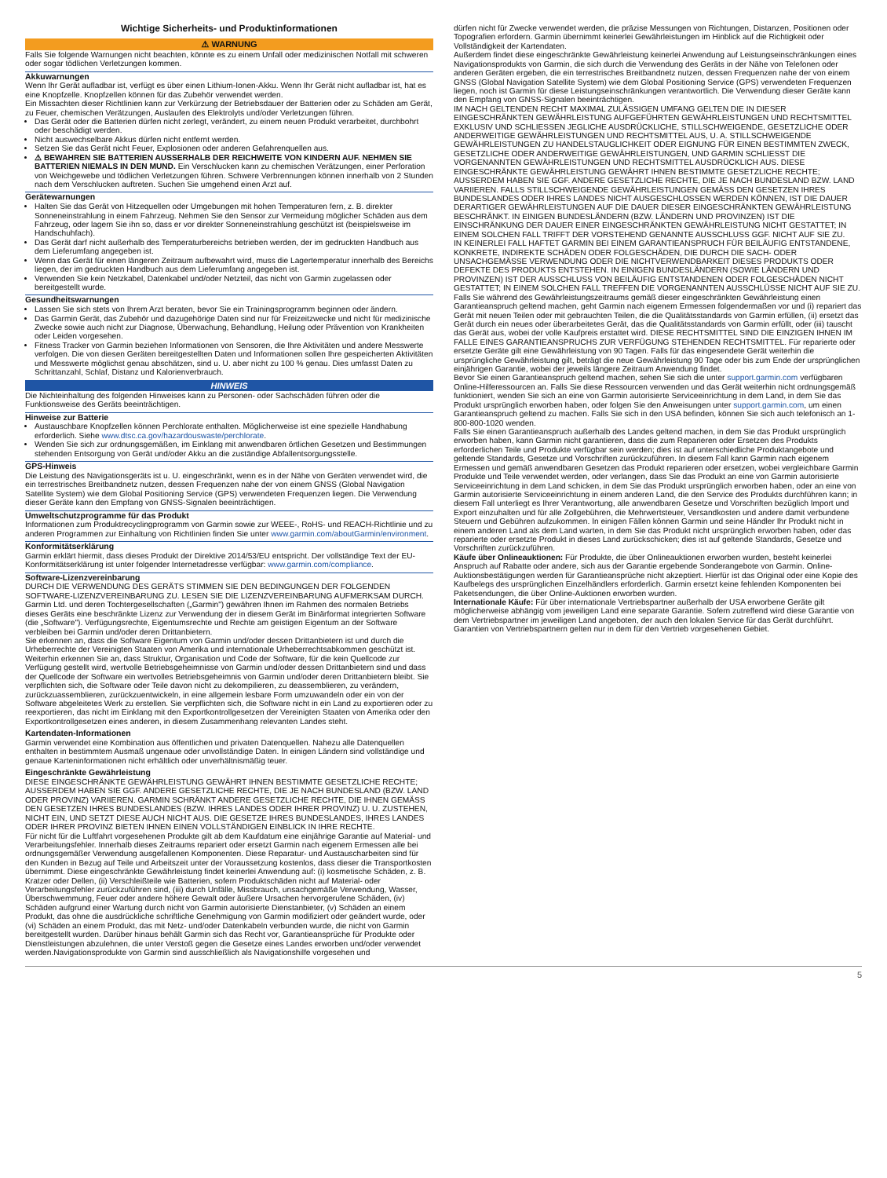Wichtige Sicherheits- und Produktinformationen
⚠ WARNUNG
Falls Sie folgende Warnungen nicht beachten, könnte es zu einem Unfall oder medizinischen Notfall mit schweren oder sogar tödlichen Verletzungen kommen.
Akkuwarnungen
Wenn Ihr Gerät aufladbar ist, verfügt es über einen Lithium-Ionen-Akku. Wenn Ihr Gerät nicht aufladbar ist, hat es eine Knopfzelle. Knopfzellen können für das Zubehör verwendet werden.
Ein Missachten dieser Richtlinien kann zur Verkürzung der Betriebsdauer der Batterien oder zu Schäden am Gerät, zu Feuer, chemischen Verätzungen, Auslaufen des Elektrolyts und/oder Verletzungen führen.
Das Gerät oder die Batterien dürfen nicht zerlegt, verändert, zu einem neuen Produkt verarbeitet, durchbohrt oder beschädigt werden.
Nicht auswechselbare Akkus dürfen nicht entfernt werden.
Setzen Sie das Gerät nicht Feuer, Explosionen oder anderen Gefahrenquellen aus.
⚠ BEWAHREN SIE BATTERIEN AUSSERHALB DER REICHWEITE VON KINDERN AUF. NEHMEN SIE BATTERIEN NIEMALS IN DEN MUND. Ein Verschlucken kann zu chemischen Verätzungen, einer Perforation von Weichgewebe und tödlichen Verletzungen führen. Schwere Verbrennungen können innerhalb von 2 Stunden nach dem Verschlucken auftreten. Suchen Sie umgehend einen Arzt auf.
Gerätewarnungen
Halten Sie das Gerät von Hitzequellen oder Umgebungen mit hohen Temperaturen fern, z. B. direkter Sonneneinstrahlung in einem Fahrzeug. Nehmen Sie den Sensor zur Vermeidung möglicher Schäden aus dem Fahrzeug, oder lagern Sie ihn so, dass er vor direkter Sonneneinstrahlung geschützt ist (beispielsweise im Handschuhfach).
Das Gerät darf nicht außerhalb des Temperaturbereichs betrieben werden, der im gedruckten Handbuch aus dem Lieferumfang angegeben ist.
Wenn das Gerät für einen längeren Zeitraum aufbewahrt wird, muss die Lagertemperatur innerhalb des Bereichs liegen, der im gedruckten Handbuch aus dem Lieferumfang angegeben ist.
Verwenden Sie kein Netzkabel, Datenkabel und/oder Netzteil, das nicht von Garmin zugelassen oder bereitgestellt wurde.
Gesundheitswarnungen
Lassen Sie sich stets von Ihrem Arzt beraten, bevor Sie ein Trainingsprogramm beginnen oder ändern.
Das Garmin Gerät, das Zubehör und dazugehörige Daten sind nur für Freizeitzwecke und nicht für medizinische Zwecke sowie auch nicht zur Diagnose, Überwachung, Behandlung, Heilung oder Prävention von Krankheiten oder Leiden vorgesehen.
Fitness Tracker von Garmin beziehen Informationen von Sensoren, die Ihre Aktivitäten und andere Messwerte verfolgen. Die von diesen Geräten bereitgestellten Daten und Informationen sollen Ihre gespeicherten Aktivitäten und Messwerte möglichst genau abschätzen, sind u. U. aber nicht zu 100 % genau. Dies umfasst Daten zu Schrittanzahl, Schlaf, Distanz und Kalorienverbrauch.
HINWEIS
Die Nichteinhaltung des folgenden Hinweises kann zu Personen- oder Sachschäden führen oder die Funktionsweise des Geräts beeinträchtigen.
Hinweise zur Batterie
Austauschbare Knopfzellen können Perchlorate enthalten. Möglicherweise ist eine spezielle Handhabung erforderlich. Siehe www.dtsc.ca.gov/hazardouswaste/perchlorate.
Wenden Sie sich zur ordnungsgemäßen, im Einklang mit anwendbaren örtlichen Gesetzen und Bestimmungen stehenden Entsorgung von Gerät und/oder Akku an die zuständige Abfallentsorgungsstelle.
GPS-Hinweis
Die Leistung des Navigationsgeräts ist u. U. eingeschränkt, wenn es in der Nähe von Geräten verwendet wird, die ein terrestrisches Breitbandnetz nutzen, dessen Frequenzen nahe der von einem GNSS (Global Navigation Satellite System) wie dem Global Positioning Service (GPS) verwendeten Frequenzen liegen. Die Verwendung dieser Geräte kann den Empfang von GNSS-Signalen beeinträchtigen.
Umweltschutzprogramme für das Produkt
Informationen zum Produktrecyclingprogramm von Garmin sowie zur WEEE-, RoHS- und REACH-Richtlinie und zu anderen Programmen zur Einhaltung von Richtlinien finden Sie unter www.garmin.com/aboutGarmin/environment.
Konformitätserklärung
Garmin erklärt hiermit, dass dieses Produkt der Direktive 2014/53/EU entspricht. Der vollständige Text der EU-Konformitätserklärung ist unter folgender Internetadresse verfügbar: www.garmin.com/compliance.
Software-Lizenzvereinbarung
DURCH DIE VERWENDUNG DES GERÄTS STIMMEN SIE DEN BEDINGUNGEN DER FOLGENDEN SOFTWARE-LIZENZVEREINBARUNG ZU. LESEN SIE DIE LIZENZVEREINBARUNG AUFMERKSAM DURCH.
Garmin Ltd. und deren Tochtergesellschaften („Garmin") gewähren Ihnen im Rahmen des normalen Betriebs dieses Geräts eine beschränkte Lizenz zur Verwendung der in diesem Gerät im Binärformat integrierten Software (die „Software"). Verfügungsrechte, Eigentumsrechte und Rechte am geistigen Eigentum an der Software verbleiben bei Garmin und/oder deren Drittanbietern.
Sie erkennen an, dass die Software Eigentum von Garmin und/oder dessen Drittanbietern ist und durch die Urheberrechte der Vereinigten Staaten von Amerika und internationale Urheberrechtsabkommen geschützt ist. Weiterhin erkennen Sie an, dass Struktur, Organisation und Code der Software, für die kein Quellcode zur Verfügung gestellt wird, wertvolle Betriebsgeheimnisse von Garmin und/oder dessen Drittanbietern sind und dass der Quellcode der Software ein wertvolles Betriebsgeheimnis von Garmin und/oder deren Drittanbietern bleibt. Sie verpflichten sich, die Software oder Teile davon nicht zu dekompilieren, zu deassemblieren, zu verändern, zurückzuassemblieren, zurückzuentwickeln, in eine allgemein lesbare Form umzuwandeln oder ein von der Software abgeleitetes Werk zu erstellen. Sie verpflichten sich, die Software nicht in ein Land zu exportieren oder zu reexportieren, das nicht im Einklang mit den Exportkontrollgesetzen der Vereinigten Staaten von Amerika oder den Exportkontrollgesetzen eines anderen, in diesem Zusammenhang relevanten Landes steht.
Kartendaten-Informationen
Garmin verwendet eine Kombination aus öffentlichen und privaten Datenquellen. Nahezu alle Datenquellen enthalten in bestimmtem Ausmaß ungenaue oder unvollständige Daten. In einigen Ländern sind vollständige und genaue Karteninformationen nicht erhältlich oder unverhältnismäßig teuer.
Eingeschränkte Gewährleistung
DIESE EINGESCHRÄNKTE GEWÄHRLEISTUNG GEWÄHRT IHNEN BESTIMMTE GESETZLICHE RECHTE; AUSSERDEM HABEN SIE GGF. ANDERE GESETZLICHE RECHTE, DIE JE NACH BUNDESLAND (BZW. LAND ODER PROVINZ) VARIIEREN. GARMIN SCHRÄNKT ANDERE GESETZLICHE RECHTE, DIE IHNEN GEMÄSS DEN GESETZEN IHRES BUNDESLANDES (BZW. IHRES LANDES ODER IHRER PROVINZ) U. U. ZUSTEHEN, NICHT EIN, UND SETZT DIESE AUCH NICHT AUS. DIE GESETZE IHRES BUNDESLANDES, IHRES LANDES ODER IHRER PROVINZ BIETEN IHNEN EINEN VOLLSTÄNDIGEN EINBLICK IN IHRE RECHTE.
Für nicht für die Luftfahrt vorgesehenen Produkte gilt ab dem Kaufdatum eine einjährige Garantie auf Material- und Verarbeitungsfehler. Innerhalb dieses Zeitraums repariert oder ersetzt Garmin nach eigenem Ermessen alle bei ordnungsgemäßer Verwendung ausgefallenen Komponenten. Diese Reparatur- und Austauscharbeiten sind für den Kunden in Bezug auf Teile und Arbeitszeit unter der Voraussetzung kostenlos, dass dieser die Transportkosten übernimmt. Diese eingeschränkte Gewährleistung findet keinerlei Anwendung auf: (i) kosmetische Schäden, z. B. Kratzer oder Dellen, (ii) Verschleißteile wie Batterien, sofern Produktschäden nicht auf Material- oder Verarbeitungsfehler zurückzuführen sind, (iii) durch Unfälle, Missbrauch, unsachgemäße Verwendung, Wasser, Überschwemmung, Feuer oder andere höhere Gewalt oder äußere Ursachen hervorgerufene Schäden, (iv) Schäden aufgrund einer Wartung durch nicht von Garmin autorisierte Dienstanbieter, (v) Schäden an einem Produkt, das ohne die ausdrückliche schriftliche Genehmigung von Garmin modifiziert oder geändert wurde, oder (vi) Schäden an einem Produkt, das mit Netz- und/oder Datenkabeln verbunden wurde, die nicht von Garmin bereitgestellt wurden. Darüber hinaus behält Garmin sich das Recht vor, Garantieansprüche für Produkte oder Dienstleistungen abzulehnen, die unter Verstoß gegen die Gesetze eines Landes erworben und/oder verwendet werden.Navigationsprodukte von Garmin sind ausschließlich als Navigationshilfe vorgesehen und
dürfen nicht für Zwecke verwendet werden, die präzise Messungen von Richtungen, Distanzen, Positionen oder Topografien erfordern. Garmin übernimmt keinerlei Gewährleistungen im Hinblick auf die Richtigkeit oder Vollständigkeit der Kartendaten.
Außerdem findet diese eingeschränkte Gewährleistung keinerlei Anwendung auf Leistungseinschränkungen eines Navigationsprodukts von Garmin, die sich durch die Verwendung des Geräts in der Nähe von Telefonen oder anderen Geräten ergeben, die ein terrestrisches Breitbandnetz nutzen, dessen Frequenzen nahe der von einem GNSS (Global Navigation Satellite System) wie dem Global Positioning Service (GPS) verwendeten Frequenzen liegen, noch ist Garmin für diese Leistungseinschränkungen verantwortlich. Die Verwendung dieser Geräte kann den Empfang von GNSS-Signalen beeinträchtigen.
IM NACH GELTENDEN RECHT MAXIMAL ZULÄSSIGEN UMFANG GELTEN DIE IN DIESER EINGESCHRÄNKTEN GEWÄHRLEISTUNG AUFGEFÜHRTEN GEWÄHRLEISTUNGEN UND RECHTSMITTEL EXKLUSIV UND SCHLIESSEN JEGLICHE AUSDRÜCKLICHE, STILLSCHWEIGENDE, GESETZLICHE ODER ANDERWEITIGE GEWÄHRLEISTUNGEN UND RECHTSMITTEL AUS, U. A. STILLSCHWEIGENDE GEWÄHRLEISTUNGEN ZU HANDELSTAUGLICHKEIT ODER EIGNUNG FÜR EINEN BESTIMMTEN ZWECK, GESETZLICHE ODER ANDERWEITIGE GEWÄHRLEISTUNGEN, UND GARMIN SCHLIESST DIE VORGENANNTEN GEWÄHRLEISTUNGEN UND RECHTSMITTEL AUSDRÜCKLICH AUS. DIESE EINGESCHRÄNKTE GEWÄHRLEISTUNG GEWÄHRT IHNEN BESTIMMTE GESETZLICHE RECHTE; AUSSERDEM HABEN SIE GGF. ANDERE GESETZLICHE RECHTE, DIE JE NACH BUNDESLAND BZW. LAND VARIIEREN. FALLS STILLSCHWEIGENDE GEWÄHRLEISTUNGEN GEMÄSS DEN GESETZEN IHRES BUNDESLANDES ODER IHRES LANDES NICHT AUSGESCHLOSSEN WERDEN KÖNNEN, IST DIE DAUER DERARTIGER GEWÄHRLEISTUNGEN AUF DIE DAUER DIESER EINGESCHRÄNKTEN GEWÄHRLEISTUNG BESCHRÄNKT. IN EINIGEN BUNDESLÄNDERN (BZW. LÄNDERN UND PROVINZEN) IST DIE EINSCHRÄNKUNG DER DAUER EINER EINGESCHRÄNKTEN GEWÄHRLEISTUNG NICHT GESTATTET; IN EINEM SOLCHEN FALL TRIFFT DER VORSTEHEND GENANNTE AUSSCHLUSS GGF. NICHT AUF SIE ZU.
IN KEINERLEI FALL HAFTET GARMIN BEI EINEM GARANTIEANSPRUCH FÜR BEILÄUFIG ENTSTANDENE, KONKRETE, INDIREKTE SCHÄDEN ODER FOLGESCHÄDEN, DIE DURCH DIE SACH- ODER UNSACHGEMÄSSE VERWENDUNG ODER DIE NICHTVERWENDBARKEIT DIESES PRODUKTS ODER DEFEKTE DES PRODUKTS ENTSTEHEN. IN EINIGEN BUNDESLÄNDERN (SOWIE LÄNDERN UND PROVINZEN) IST DER AUSSCHLUSS VON BEILÄUFIG ENTSTANDENEN ODER FOLGESCHÄDEN NICHT GESTATTET; IN EINEM SOLCHEN FALL TREFFEN DIE VORGENANNTEN AUSSCHLÜSSE NICHT AUF SIE ZU.
Falls Sie während des Gewährleistungszeitraums gemäß dieser eingeschränkten Gewährleistung einen Garantieanspruch geltend machen, geht Garmin nach eigenem Ermessen folgendermaßen vor und (i) repariert das Gerät mit neuen Teilen oder mit gebrauchten Teilen, die die Qualitätsstandards von Garmin erfüllen, (ii) ersetzt das Gerät durch ein neues oder überarbeitetes Gerät, das die Qualitätsstandards von Garmin erfüllt, oder (iii) tauscht das Gerät aus, wobei der volle Kaufpreis erstattet wird. DIESE RECHTSMITTEL SIND DIE EINZIGEN IHNEN IM FALLE EINES GARANTIEANSPRUCHS ZUR VERFÜGUNG STEHENDEN RECHTSMITTEL. Für reparierte oder ersetzte Geräte gilt eine Gewährleistung von 90 Tagen. Falls für das eingesendete Gerät weiterhin die ursprüngliche Gewährleistung gilt, beträgt die neue Gewährleistung 90 Tage oder bis zum Ende der ursprünglichen einjährigen Garantie, wobei der jeweils längere Zeitraum Anwendung findet.
Bevor Sie einen Garantieanspruch geltend machen, sehen Sie sich die unter support.garmin.com verfügbaren Online-Hilferessourcen an. Falls Sie diese Ressourcen verwenden und das Gerät weiterhin nicht ordnungsgemäß funktioniert, wenden Sie sich an eine von Garmin autorisierte Serviceeinrichtung in dem Land, in dem Sie das Produkt ursprünglich erworben haben, oder folgen Sie den Anweisungen unter support.garmin.com, um einen Garantieanspruch geltend zu machen. Falls Sie sich in den USA befinden, können Sie sich auch telefonisch an 1-800-800-1020 wenden.
Falls Sie einen Garantieanspruch außerhalb des Landes geltend machen, in dem Sie das Produkt ursprünglich erworben haben, kann Garmin nicht garantieren, dass die zum Reparieren oder Ersetzen des Produkts erforderlichen Teile und Produkte verfügbar sein werden; dies ist auf unterschiedliche Produktangebote und geltende Standards, Gesetze und Vorschriften zurückzuführen. In diesem Fall kann Garmin nach eigenem Ermessen und gemäß anwendbaren Gesetzen das Produkt reparieren oder ersetzen, wobei vergleichbare Garmin Produkte und Teile verwendet werden, oder verlangen, dass Sie das Produkt an eine von Garmin autorisierte Serviceeinrichtung in dem Land schicken, in dem Sie das Produkt ursprünglich erworben haben, oder an eine von Garmin autorisierte Serviceeinrichtung in einem anderen Land, die den Service des Produkts durchführen kann; in diesem Fall unterliegt es Ihrer Verantwortung, alle anwendbaren Gesetze und Vorschriften bezüglich Import und Export einzuhalten und für alle Zollgebühren, die Mehrwertsteuer, Versandkosten und andere damit verbundene Steuern und Gebühren aufzukommen. In einigen Fällen können Garmin und seine Händler Ihr Produkt nicht in einem anderen Land als dem Land warten, in dem Sie das Produkt nicht ursprünglich erworben haben, oder das reparierte oder ersetzte Produkt in dieses Land zurückschicken; dies ist auf geltende Standards, Gesetze und Vorschriften zurückzuführen.
Käufe über Onlineauktionen: Für Produkte, die über Onlineauktionen erworben wurden, besteht keinerlei Anspruch auf Rabatte oder andere, sich aus der Garantie ergebende Sonderangebote von Garmin. Online-Auktionsbestätigungen werden für Garantieansprüche nicht akzeptiert. Hierfür ist das Original oder eine Kopie des Kaufbelegs des ursprünglichen Einzelhändlers erforderlich. Garmin ersetzt keine fehlenden Komponenten bei Paketsendungen, die über Online-Auktionen erworben wurden.
Internationale Käufe: Für über internationale Vertriebspartner außerhalb der USA erworbene Geräte gilt möglicherweise abhängig vom jeweiligen Land eine separate Garantie. Sofern zutreffend wird diese Garantie von dem Vertriebspartner im jeweiligen Land angeboten, der auch den lokalen Service für das Gerät durchführt. Garantien von Vertriebspartnern gelten nur in dem für den Vertrieb vorgesehenen Gebiet.
5